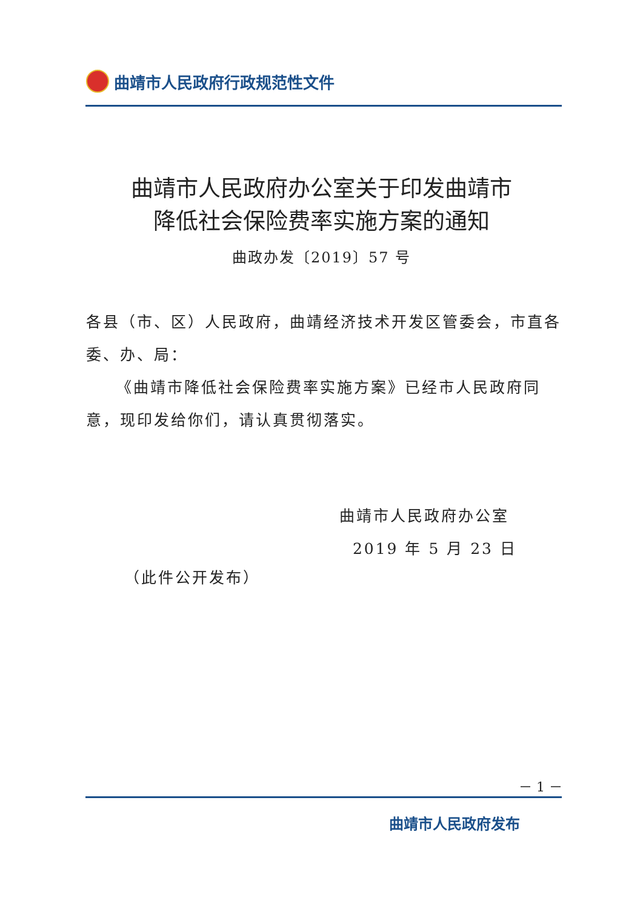曲靖市人民政府行政规范性文件
曲靖市人民政府办公室关于印发曲靖市
降低社会保险费率实施方案的通知
曲政办发〔2019〕57 号
各县（市、区）人民政府，曲靖经济技术开发区管委会，市直各委、办、局：
《曲靖市降低社会保险费率实施方案》已经市人民政府同意，现印发给你们，请认真贯彻落实。
曲靖市人民政府办公室
2019 年 5 月 23 日
（此件公开发布）
－ 1 －
曲靖市人民政府发布